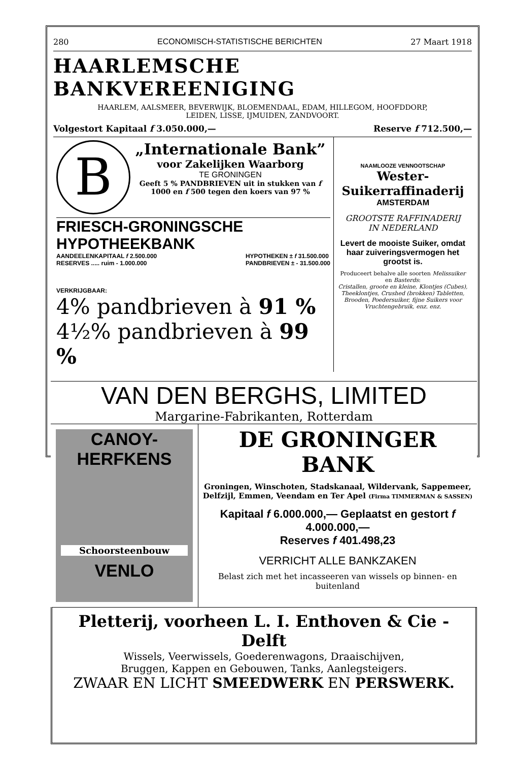280 ECONOMISCH-STATISTISCHE BERICHTEN 27 Maart 1918
HAARLEMSCHE BANKVEREENIGING
HAARLEM, AALSMEER, BEVERWIJK, BLOEMENDAAL, EDAM, HILLEGOM, HOOFDDORP,
LEIDEN, LISSE, IJMUIDEN, ZANDVOORT.
Volgestort Kapitaal f 3.050.000,— Reserve f 712.500,—
B
„Internationale Bank”
voor Zakelijken Waarborg
TE GRONINGEN
Geeft 5 % PANDBRIEVEN uit in stukken van f 1000 en f 500 tegen den koers van 97 %
FRIESCH-GRONINGSCHE HYPOTHEEKBANK
AANDEELENKAPITAAL f 2.500.000
RESERVES ..... ruim - 1.000.000 HYPOTHEKEN ± f 31.500.000
PANDBRIEVEN ± - 31.500.000
VERKRIJGBAAR:
4% pandbrieven à 91 %
4½% pandbrieven à 99 %
NAAMLOOZE VENNOOTSCHAP
Wester-Suikerraffinaderij
AMSTERDAM
GROOTSTE RAFFINADERIJ
IN NEDERLAND
Levert de mooiste Suiker, omdat haar zuiveringsvermogen het grootst is.
Produceert behalve alle soorten Melissuiker en Basterds:
Cristallen, groote en kleine, Klontjes (Cubes), Theeklontjes, Crushed (brokken) Tabletten, Brooden, Poedersuiker, fijne Suikers voor Vruchtengebruik, enz. enz.
VAN DEN BERGHS, LIMITED
Margarine-Fabrikanten, Rotterdam
CANOY-
HERFKENS
Schoorsteenbouw
VENLO
DE GRONINGER BANK
Groningen, Winschoten, Stadskanaal, Wildervank, Sappemeer, Delfzijl, Emmen, Veendam en Ter Apel (Firma TIMMERMAN & SASSEN)
Kapitaal f 6.000.000,— Geplaatst en gestort f 4.000.000,—
Reserves f 401.498,23
VERRICHT ALLE BANKZAKEN
Belast zich met het incasseeren van wissels op binnen- en buitenland
Pletterij, voorheen L. I. Enthoven & Cie - Delft
Wissels, Veerwissels, Goederenwagons, Draaischijven,
Bruggen, Kappen en Gebouwen, Tanks, Aanlegsteigers.
ZWAAR EN LICHT SMEEDWERK EN PERSWERK.